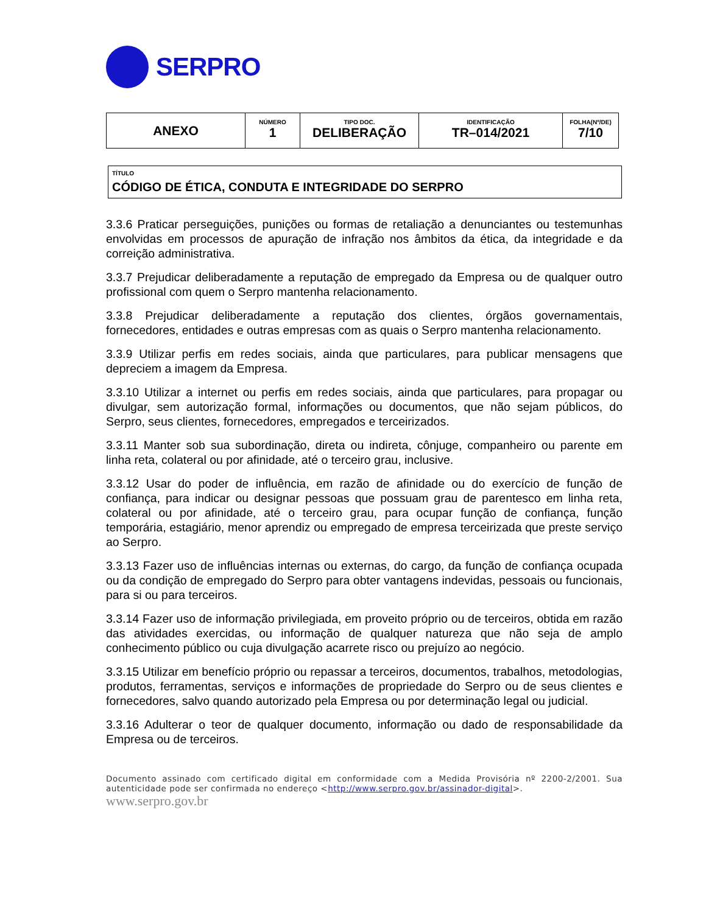SERPRO
| ANEXO | NÚMERO 1 | TIPO DOC. DELIBERAÇÃO | IDENTIFICAÇÃO TR–014/2021 | FOLHA(Nº/DE) 7/10 |
TÍTULO
CÓDIGO DE ÉTICA, CONDUTA E INTEGRIDADE DO SERPRO
3.3.6 Praticar perseguições, punições ou formas de retaliação a denunciantes ou testemunhas envolvidas em processos de apuração de infração nos âmbitos da ética, da integridade e da correição administrativa.
3.3.7 Prejudicar deliberadamente a reputação de empregado da Empresa ou de qualquer outro profissional com quem o Serpro mantenha relacionamento.
3.3.8 Prejudicar deliberadamente a reputação dos clientes, órgãos governamentais, fornecedores, entidades e outras empresas com as quais o Serpro mantenha relacionamento.
3.3.9 Utilizar perfis em redes sociais, ainda que particulares, para publicar mensagens que depreciem a imagem da Empresa.
3.3.10 Utilizar a internet ou perfis em redes sociais, ainda que particulares, para propagar ou divulgar, sem autorização formal, informações ou documentos, que não sejam públicos, do Serpro, seus clientes, fornecedores, empregados e terceirizados.
3.3.11 Manter sob sua subordinação, direta ou indireta, cônjuge, companheiro ou parente em linha reta, colateral ou por afinidade, até o terceiro grau, inclusive.
3.3.12 Usar do poder de influência, em razão de afinidade ou do exercício de função de confiança, para indicar ou designar pessoas que possuam grau de parentesco em linha reta, colateral ou por afinidade, até o terceiro grau, para ocupar função de confiança, função temporária, estagiário, menor aprendiz ou empregado de empresa terceirizada que preste serviço ao Serpro.
3.3.13 Fazer uso de influências internas ou externas, do cargo, da função de confiança ocupada ou da condição de empregado do Serpro para obter vantagens indevidas, pessoais ou funcionais, para si ou para terceiros.
3.3.14 Fazer uso de informação privilegiada, em proveito próprio ou de terceiros, obtida em razão das atividades exercidas, ou informação de qualquer natureza que não seja de amplo conhecimento público ou cuja divulgação acarrete risco ou prejuízo ao negócio.
3.3.15 Utilizar em benefício próprio ou repassar a terceiros, documentos, trabalhos, metodologias, produtos, ferramentas, serviços e informações de propriedade do Serpro ou de seus clientes e fornecedores, salvo quando autorizado pela Empresa ou por determinação legal ou judicial.
3.3.16 Adulterar o teor de qualquer documento, informação ou dado de responsabilidade da Empresa ou de terceiros.
Documento assinado com certificado digital em conformidade com a Medida Provisória nº 2200-2/2001. Sua autenticidade pode ser confirmada no endereço <http://www.serpro.gov.br/assinador-digital>.
www.serpro.gov.br